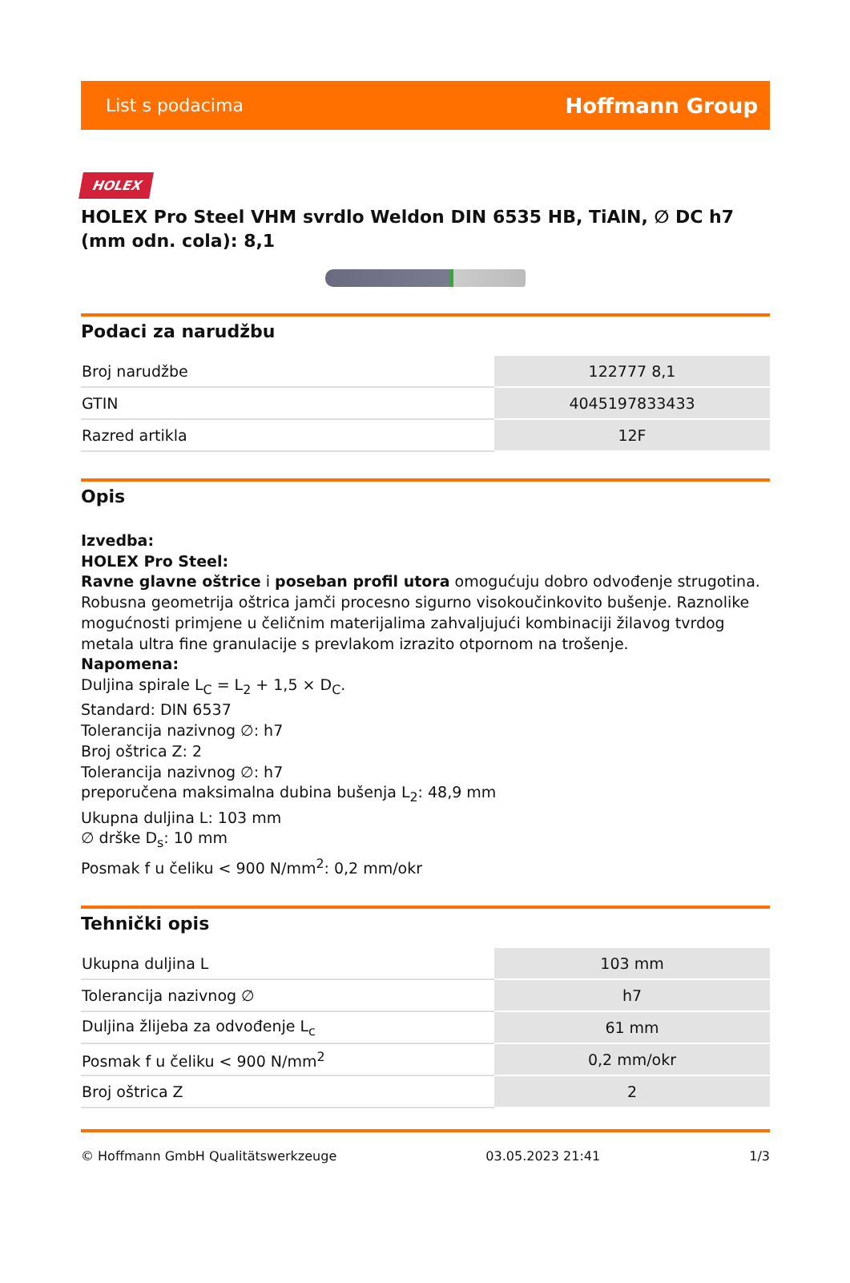List s podacima Hoffmann Group
HOLEX
HOLEX Pro Steel VHM svrdlo Weldon DIN 6535 HB, TiAlN, ∅ DC h7 (mm odn. cola): 8,1
Podaci za narudžbu
| Broj narudžbe | 122777 8,1 |
| GTIN | 4045197833433 |
| Razred artikla | 12F |
Opis
Izvedba:
HOLEX Pro Steel:
Ravne glavne oštrice i poseban profil utora omogućuju dobro odvođenje strugotina. Robusna geometrija oštrica jamči procesno sigurno visokoučinkovito bušenje. Raznolike mogućnosti primjene u čeličnim materijalima zahvaljujući kombinaciji žilavog tvrdog metala ultra fine granulacije s prevlakom izrazito otpornom na trošenje.
Napomena:
Duljina spirale L<sub>C</sub> = L<sub>2</sub> + 1,5 × D<sub>C</sub>.
Standard: DIN 6537
Tolerancija nazivnog ∅: h7
Broj oštrica Z: 2
Tolerancija nazivnog ∅: h7
preporučena maksimalna dubina bušenja L<sub>2</sub>: 48,9 mm
Ukupna duljina L: 103 mm
∅ drške D<sub>s</sub>: 10 mm
Posmak f u čeliku < 900 N/mm<sup>2</sup>: 0,2 mm/okr
Tehnički opis
| Ukupna duljina L | 103 mm |
| Tolerancija nazivnog ∅ | h7 |
| Duljina žlijeba za odvođenje L<sub>c</sub> | 61 mm |
| Posmak f u čeliku < 900 N/mm<sup>2</sup> | 0,2 mm/okr |
| Broj oštrica Z | 2 |
© Hoffmann GmbH Qualitätswerkzeuge 03.05.2023 21:41 1/3